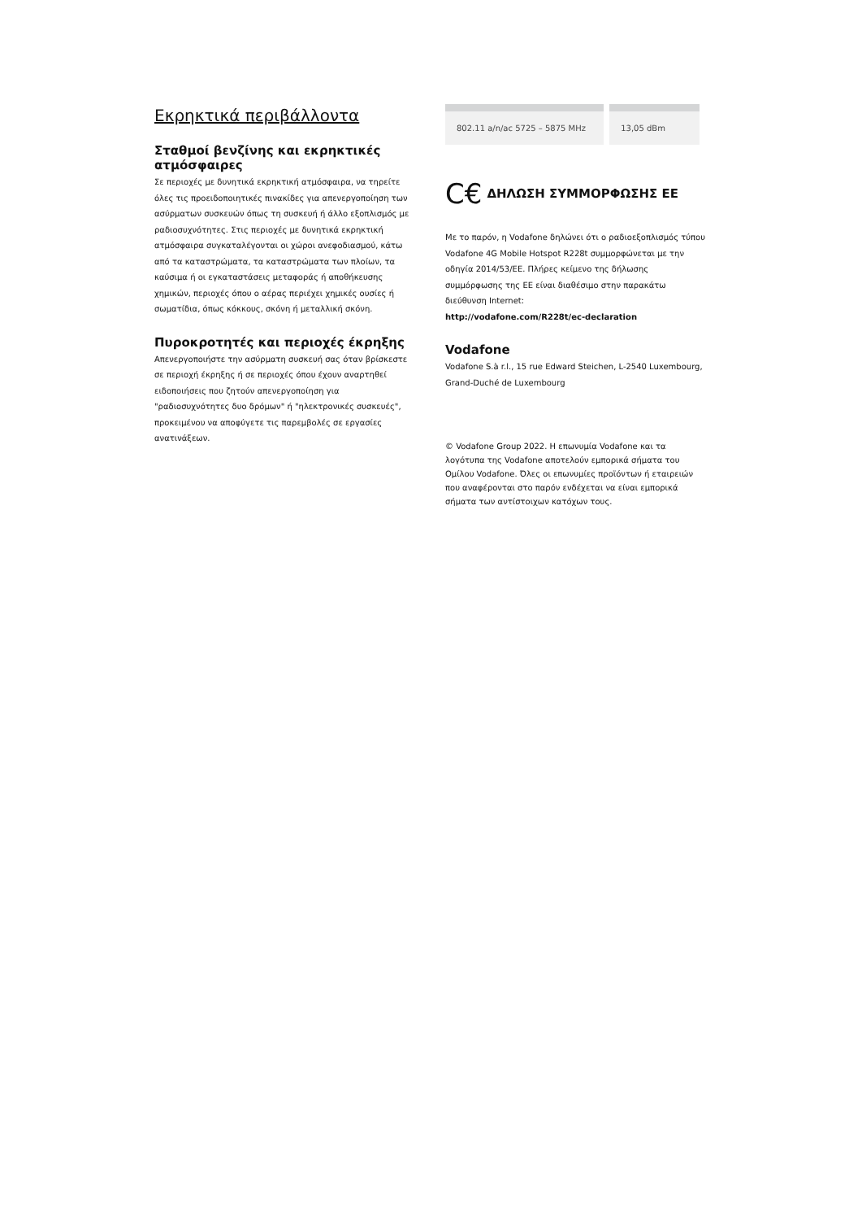Εκρηκτικά περιβάλλοντα
Σταθμοί βενζίνης και εκρηκτικές ατμόσφαιρες
Σε περιοχές με δυνητικά εκρηκτική ατμόσφαιρα, να τηρείτε όλες τις προειδοποιητικές πινακίδες για απενεργοποίηση των ασύρματων συσκευών όπως τη συσκευή ή άλλο εξοπλισμός με ραδιοσυχνότητες. Στις περιοχές με δυνητικά εκρηκτική ατμόσφαιρα συγκαταλέγονται οι χώροι ανεφοδιασμού, κάτω από τα καταστρώματα, τα καταστρώματα των πλοίων, τα καύσιμα ή οι εγκαταστάσεις μεταφοράς ή αποθήκευσης χημικών, περιοχές όπου ο αέρας περιέχει χημικές ουσίες ή σωματίδια, όπως κόκκους, σκόνη ή μεταλλική σκόνη.
Πυροκροτητές και περιοχές έκρηξης
Απενεργοποιήστε την ασύρματη συσκευή σας όταν βρίσκεστε σε περιοχή έκρηξης ή σε περιοχές όπου έχουν αναρτηθεί ειδοποιήσεις που ζητούν απενεργοποίηση για "ραδιοσυχνότητες δυο δρόμων" ή "ηλεκτρονικές συσκευές", προκειμένου να αποφύγετε τις παρεμβολές σε εργασίες ανατινάξεων.
| 802.11 a/n/ac 5725 – 5875 MHz | 13,05 dBm |
C€ ΔΗΛΩΣΗ ΣΥΜΜΟΡΦΩΣΗΣ ΕΕ
Με το παρόν, η Vodafone δηλώνει ότι ο ραδιοεξοπλισμός τύπου Vodafone 4G Mobile Hotspot R228t συμμορφώνεται με την οδηγία 2014/53/ΕΕ. Πλήρες κείμενο της δήλωσης συμμόρφωσης της ΕΕ είναι διαθέσιμο στην παρακάτω διεύθυνση Internet:
http://vodafone.com/R228t/ec-declaration
Vodafone
Vodafone S.à r.l., 15 rue Edward Steichen, L-2540 Luxembourg, Grand-Duché de Luxembourg
© Vodafone Group 2022. Η επωνυμία Vodafone και τα λογότυπα της Vodafone αποτελούν εμπορικά σήματα του Ομίλου Vodafone. Όλες οι επωνυμίες προϊόντων ή εταιρειών που αναφέρονται στο παρόν ενδέχεται να είναι εμπορικά σήματα των αντίστοιχων κατόχων τους.